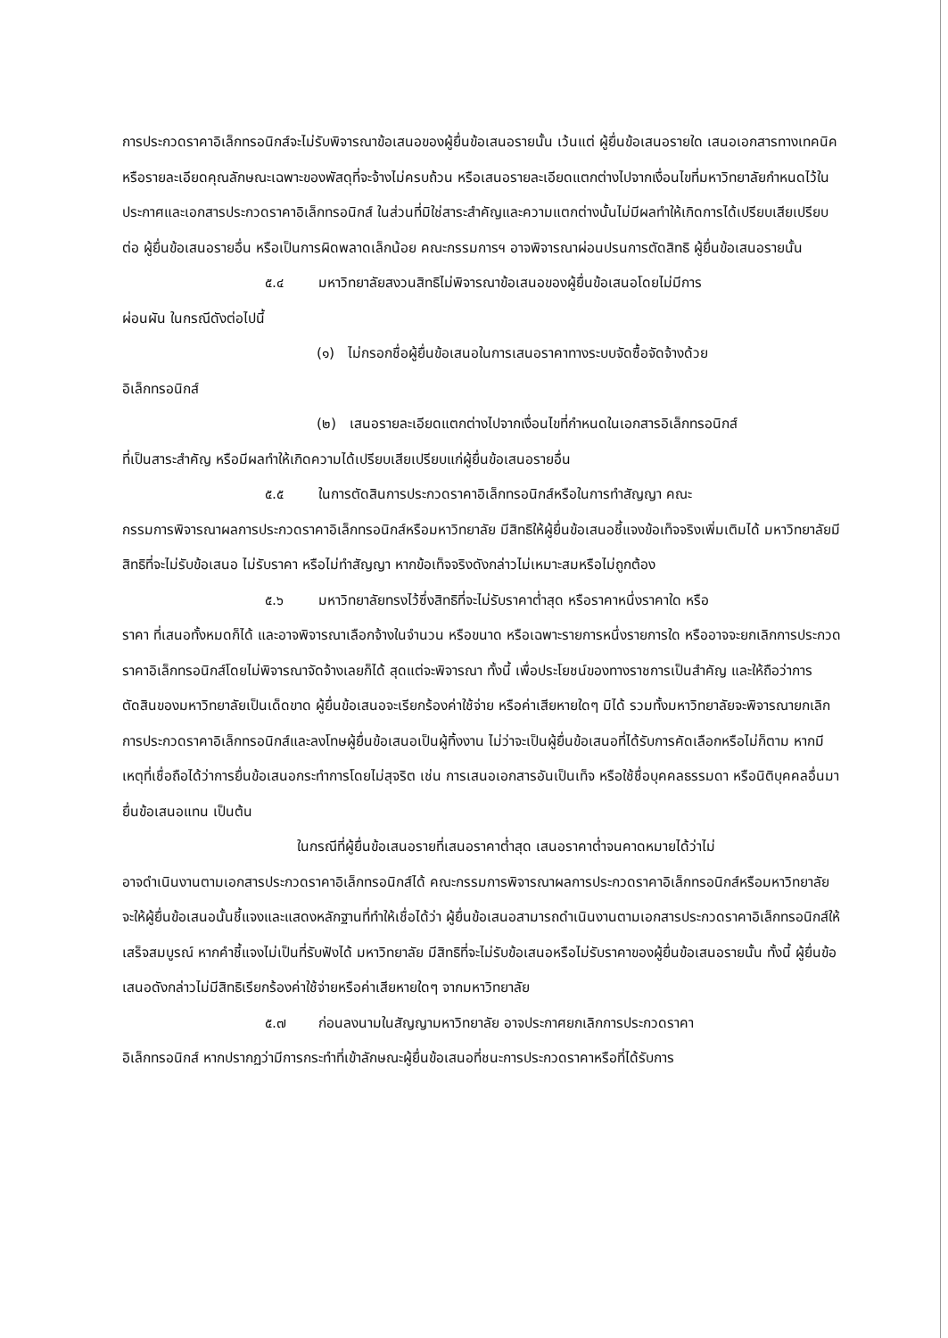การประกวดราคาอิเล็กทรอนิกส์จะไม่รับพิจารณาข้อเสนอของผู้ยื่นข้อเสนอรายนั้น เว้นแต่ ผู้ยื่นข้อเสนอรายใด เสนอเอกสารทางเทคนิคหรือรายละเอียดคุณลักษณะเฉพาะของพัสดุที่จะจ้างไม่ครบถ้วน หรือเสนอรายละเอียดแตกต่างไปจากเงื่อนไขที่มหาวิทยาลัยกำหนดไว้ในประกาศและเอกสารประกวดราคาอิเล็กทรอนิกส์ ในส่วนที่มิใช่สาระสำคัญและความแตกต่างนั้นไม่มีผลทำให้เกิดการได้เปรียบเสียเปรียบต่อ ผู้ยื่นข้อเสนอรายอื่น หรือเป็นการผิดพลาดเล็กน้อย คณะกรรมการฯ อาจพิจารณาผ่อนปรนการตัดสิทธิ ผู้ยื่นข้อเสนอรายนั้น
๕.๔ มหาวิทยาลัยสงวนสิทธิไม่พิจารณาข้อเสนอของผู้ยื่นข้อเสนอโดยไม่มีการ
ผ่อนผัน ในกรณีดังต่อไปนี้
(๑) ไม่กรอกชื่อผู้ยื่นข้อเสนอในการเสนอราคาทางระบบจัดซื้อจัดจ้างด้วย
อิเล็กทรอนิกส์
(๒) เสนอรายละเอียดแตกต่างไปจากเงื่อนไขที่กำหนดในเอกสารอิเล็กทรอนิกส์
ที่เป็นสาระสำคัญ หรือมีผลทำให้เกิดความได้เปรียบเสียเปรียบแก่ผู้ยื่นข้อเสนอรายอื่น
๕.๕ ในการตัดสินการประกวดราคาอิเล็กทรอนิกส์หรือในการทำสัญญา คณะ
กรรมการพิจารณาผลการประกวดราคาอิเล็กทรอนิกส์หรือมหาวิทยาลัย มีสิทธิให้ผู้ยื่นข้อเสนอชี้แจงข้อเท็จจริงเพิ่มเติมได้ มหาวิทยาลัยมีสิทธิที่จะไม่รับข้อเสนอ ไม่รับราคา หรือไม่ทำสัญญา หากข้อเท็จจริงดังกล่าวไม่เหมาะสมหรือไม่ถูกต้อง
๕.๖ มหาวิทยาลัยทรงไว้ซึ่งสิทธิที่จะไม่รับราคาต่ำสุด หรือราคาหนึ่งราคาใด หรือ
ราคา ที่เสนอทั้งหมดก็ได้ และอาจพิจารณาเลือกจ้างในจำนวน หรือขนาด หรือเฉพาะรายการหนึ่งรายการใด หรืออาจจะยกเลิกการประกวดราคาอิเล็กทรอนิกส์โดยไม่พิจารณาจัดจ้างเลยก็ได้ สุดแต่จะพิจารณา ทั้งนี้ เพื่อประโยชน์ของทางราชการเป็นสำคัญ และให้ถือว่าการตัดสินของมหาวิทยาลัยเป็นเด็ดขาด ผู้ยื่นข้อเสนอจะเรียกร้องค่าใช้จ่าย หรือค่าเสียหายใดๆ มิได้ รวมทั้งมหาวิทยาลัยจะพิจารณายกเลิกการประกวดราคาอิเล็กทรอนิกส์และลงโทษผู้ยื่นข้อเสนอเป็นผู้ทิ้งงาน ไม่ว่าจะเป็นผู้ยื่นข้อเสนอที่ได้รับการคัดเลือกหรือไม่ก็ตาม หากมีเหตุที่เชื่อถือได้ว่าการยื่นข้อเสนอกระทำการโดยไม่สุจริต เช่น การเสนอเอกสารอันเป็นเท็จ หรือใช้ชื่อบุคคลธรรมดา หรือนิติบุคคลอื่นมายื่นข้อเสนอแทน เป็นต้น
ในกรณีที่ผู้ยื่นข้อเสนอรายที่เสนอราคาต่ำสุด เสนอราคาต่ำจนคาดหมายได้ว่าไม่
อาจดำเนินงานตามเอกสารประกวดราคาอิเล็กทรอนิกส์ได้ คณะกรรมการพิจารณาผลการประกวดราคาอิเล็กทรอนิกส์หรือมหาวิทยาลัย จะให้ผู้ยื่นข้อเสนอนั้นชี้แจงและแสดงหลักฐานที่ทำให้เชื่อได้ว่า ผู้ยื่นข้อเสนอสามารถดำเนินงานตามเอกสารประกวดราคาอิเล็กทรอนิกส์ให้เสร็จสมบูรณ์ หากคำชี้แจงไม่เป็นที่รับฟังได้ มหาวิทยาลัย มีสิทธิที่จะไม่รับข้อเสนอหรือไม่รับราคาของผู้ยื่นข้อเสนอรายนั้น ทั้งนี้ ผู้ยื่นข้อเสนอดังกล่าวไม่มีสิทธิเรียกร้องค่าใช้จ่ายหรือค่าเสียหายใดๆ จากมหาวิทยาลัย
๕.๗ ก่อนลงนามในสัญญามหาวิทยาลัย อาจประกาศยกเลิกการประกวดราคา
อิเล็กทรอนิกส์ หากปรากฏว่ามีการกระทำที่เข้าลักษณะผู้ยื่นข้อเสนอที่ชนะการประกวดราคาหรือที่ได้รับการ